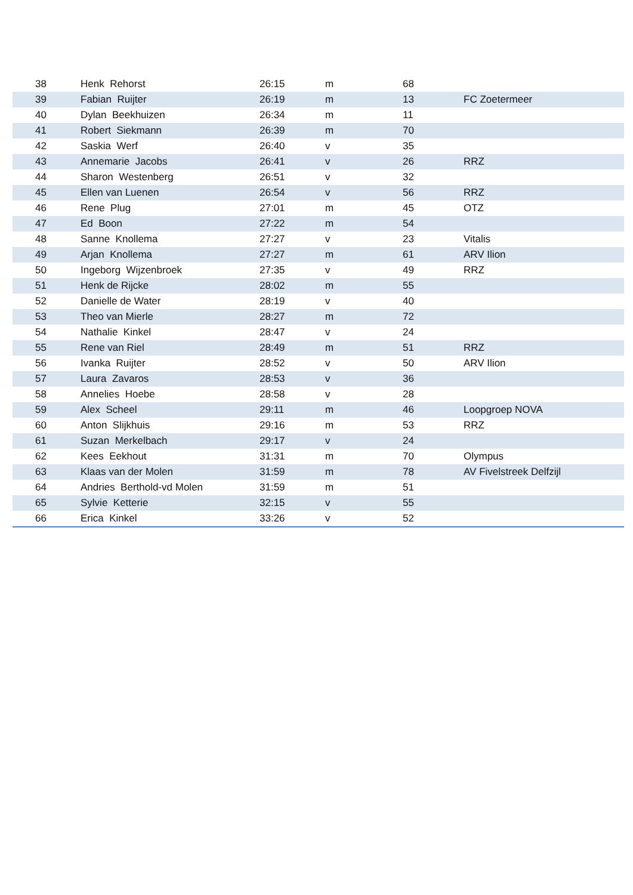| 38 | Henk Rehorst | 26:15 | m | 68 | |
| 39 | Fabian Ruijter | 26:19 | m | 13 | FC Zoetermeer |
| 40 | Dylan Beekhuizen | 26:34 | m | 11 | |
| 41 | Robert Siekmann | 26:39 | m | 70 | |
| 42 | Saskia Werf | 26:40 | v | 35 | |
| 43 | Annemarie Jacobs | 26:41 | v | 26 | RRZ |
| 44 | Sharon Westenberg | 26:51 | v | 32 | |
| 45 | Ellen van Luenen | 26:54 | v | 56 | RRZ |
| 46 | Rene Plug | 27:01 | m | 45 | OTZ |
| 47 | Ed Boon | 27:22 | m | 54 | |
| 48 | Sanne Knollema | 27:27 | v | 23 | Vitalis |
| 49 | Arjan Knollema | 27:27 | m | 61 | ARV Ilion |
| 50 | Ingeborg Wijzenbroek | 27:35 | v | 49 | RRZ |
| 51 | Henk de Rijcke | 28:02 | m | 55 | |
| 52 | Danielle de Water | 28:19 | v | 40 | |
| 53 | Theo van Mierle | 28:27 | m | 72 | |
| 54 | Nathalie Kinkel | 28:47 | v | 24 | |
| 55 | Rene van Riel | 28:49 | m | 51 | RRZ |
| 56 | Ivanka Ruijter | 28:52 | v | 50 | ARV Ilion |
| 57 | Laura Zavaros | 28:53 | v | 36 | |
| 58 | Annelies Hoebe | 28:58 | v | 28 | |
| 59 | Alex Scheel | 29:11 | m | 46 | Loopgroep NOVA |
| 60 | Anton Slijkhuis | 29:16 | m | 53 | RRZ |
| 61 | Suzan Merkelbach | 29:17 | v | 24 | |
| 62 | Kees Eekhout | 31:31 | m | 70 | Olympus |
| 63 | Klaas van der Molen | 31:59 | m | 78 | AV Fivelstreek Delfzijl |
| 64 | Andries Berthold-vd Molen | 31:59 | m | 51 | |
| 65 | Sylvie Ketterie | 32:15 | v | 55 | |
| 66 | Erica Kinkel | 33:26 | v | 52 | |